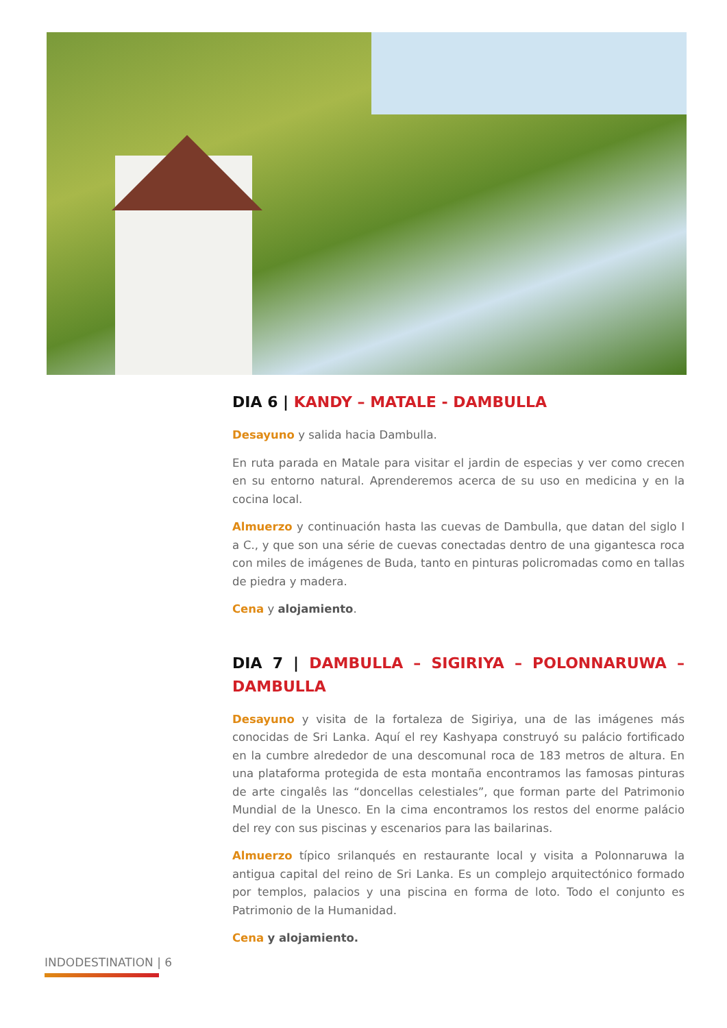DIA 6 | KANDY – MATALE - DAMBULLA
Desayuno y salida hacia Dambulla.
En ruta parada en Matale para visitar el jardin de especias y ver como crecen en su entorno natural. Aprenderemos acerca de su uso en medicina y en la cocina local.
Almuerzo y continuación hasta las cuevas de Dambulla, que datan del siglo I a C., y que son una série de cuevas conectadas dentro de una gigantesca roca con miles de imágenes de Buda, tanto en pinturas policromadas como en tallas de piedra y madera.
Cena y alojamiento.
DIA 7 | DAMBULLA – SIGIRIYA – POLONNARUWA – DAMBULLA
Desayuno y visita de la fortaleza de Sigiriya, una de las imágenes más conocidas de Sri Lanka. Aquí el rey Kashyapa construyó su palácio fortificado en la cumbre alrededor de una descomunal roca de 183 metros de altura. En una plataforma protegida de esta montaña encontramos las famosas pinturas de arte cingalês las “doncellas celestiales”, que forman parte del Patrimonio Mundial de la Unesco. En la cima encontramos los restos del enorme palácio del rey con sus piscinas y escenarios para las bailarinas.
Almuerzo típico srilanqués en restaurante local y visita a Polonnaruwa la antigua capital del reino de Sri Lanka. Es un complejo arquitectónico formado por templos, palacios y una piscina en forma de loto. Todo el conjunto es Patrimonio de la Humanidad.
Cena y alojamiento.
INDODESTINATION | 6